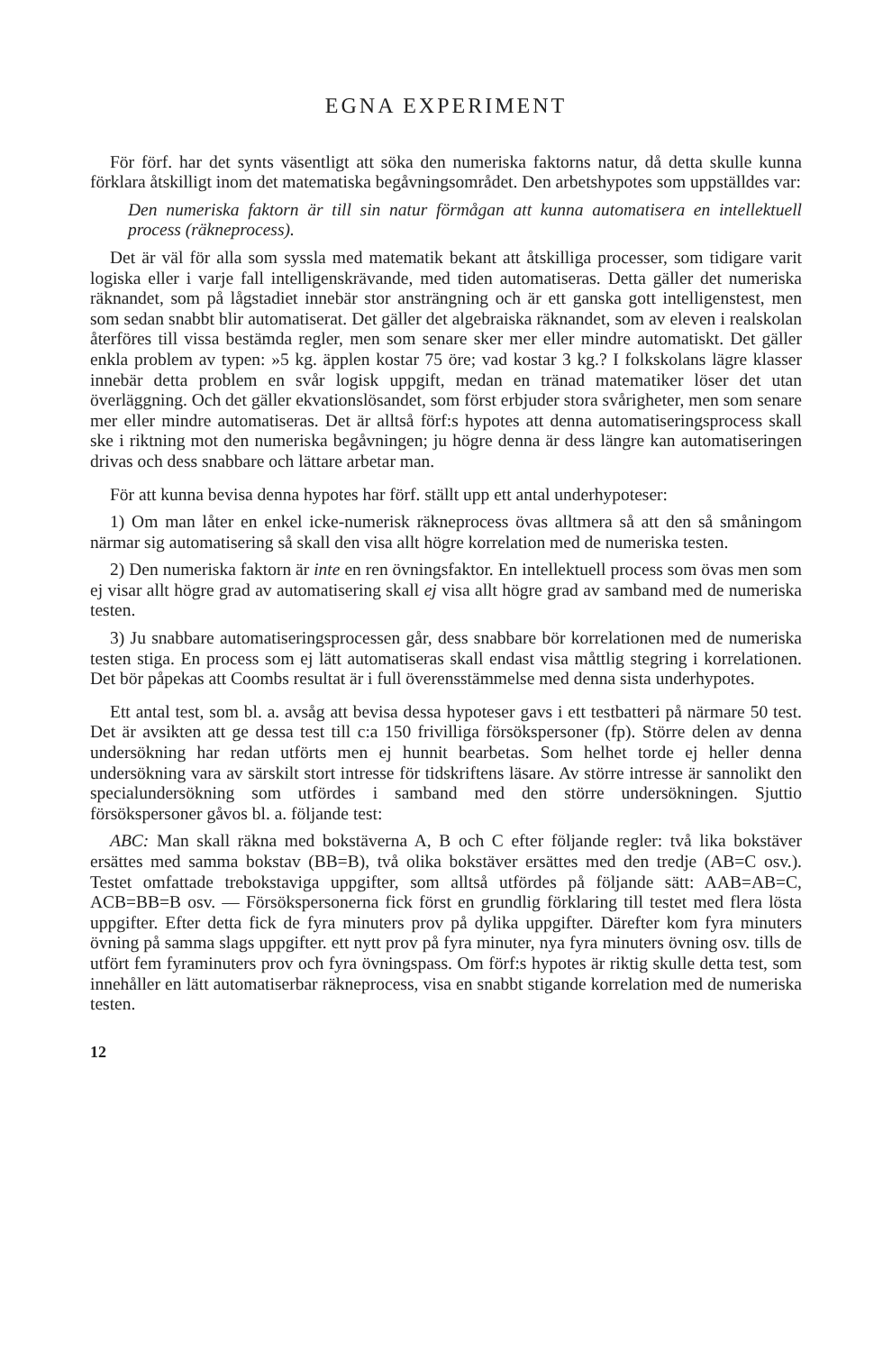EGNA EXPERIMENT
För förf. har det synts väsentligt att söka den numeriska faktorns natur, då detta skulle kunna förklara åtskilligt inom det matematiska begåvningsområdet. Den arbetshypotes som uppställdes var:
Den numeriska faktorn är till sin natur förmågan att kunna automatisera en intellektuell process (räkneprocess).
Det är väl för alla som syssla med matematik bekant att åtskilliga processer, som tidigare varit logiska eller i varje fall intelligenskrävande, med tiden automatiseras. Detta gäller det numeriska räknandet, som på lågstadiet innebär stor ansträngning och är ett ganska gott intelligenstest, men som sedan snabbt blir automatiserat. Det gäller det algebraiska räknandet, som av eleven i realskolan återföres till vissa bestämda regler, men som senare sker mer eller mindre automatiskt. Det gäller enkla problem av typen: »5 kg. äpplen kostar 75 öre; vad kostar 3 kg.? I folkskolans lägre klasser innebär detta problem en svår logisk uppgift, medan en tränad matematiker löser det utan överläggning. Och det gäller ekvationslösandet, som först erbjuder stora svårigheter, men som senare mer eller mindre automatiseras. Det är alltså förf:s hypotes att denna automatiseringsprocess skall ske i riktning mot den numeriska begåvningen; ju högre denna är dess längre kan automatiseringen drivas och dess snabbare och lättare arbetar man.
För att kunna bevisa denna hypotes har förf. ställt upp ett antal underhypoteser:
1) Om man låter en enkel icke-numerisk räkneprocess övas alltmera så att den så småningom närmar sig automatisering så skall den visa allt högre korrelation med de numeriska testen.
2) Den numeriska faktorn är inte en ren övningsfaktor. En intellektuell process som övas men som ej visar allt högre grad av automatisering skall ej visa allt högre grad av samband med de numeriska testen.
3) Ju snabbare automatiseringsprocessen går, dess snabbare bör korrelationen med de numeriska testen stiga. En process som ej lätt automatiseras skall endast visa måttlig stegring i korrelationen. Det bör påpekas att Coombs resultat är i full överensstämmelse med denna sista underhypotes.
Ett antal test, som bl. a. avsåg att bevisa dessa hypoteser gavs i ett testbatteri på närmare 50 test. Det är avsikten att ge dessa test till c:a 150 frivilliga försökspersoner (fp). Större delen av denna undersökning har redan utförts men ej hunnit bearbetas. Som helhet torde ej heller denna undersökning vara av särskilt stort intresse för tidskriftens läsare. Av större intresse är sannolikt den specialundersökning som utfördes i samband med den större undersökningen. Sjuttio försökspersoner gåvos bl. a. följande test:
ABC: Man skall räkna med bokstäverna A, B och C efter följande regler: två lika bokstäver ersättes med samma bokstav (BB=B), två olika bokstäver ersättes med den tredje (AB=C osv.). Testet omfattade trebokstaviga uppgifter, som alltså utfördes på följande sätt: AAB=AB=C, ACB=BB=B osv. — Försökspersonerna fick först en grundlig förklaring till testet med flera lösta uppgifter. Efter detta fick de fyra minuters prov på dylika uppgifter. Därefter kom fyra minuters övning på samma slags uppgifter. ett nytt prov på fyra minuter, nya fyra minuters övning osv. tills de utfört fem fyraminuters prov och fyra övningspass. Om förf:s hypotes är riktig skulle detta test, som innehåller en lätt automatiserbar räkneprocess, visa en snabbt stigande korrelation med de numeriska testen.
12